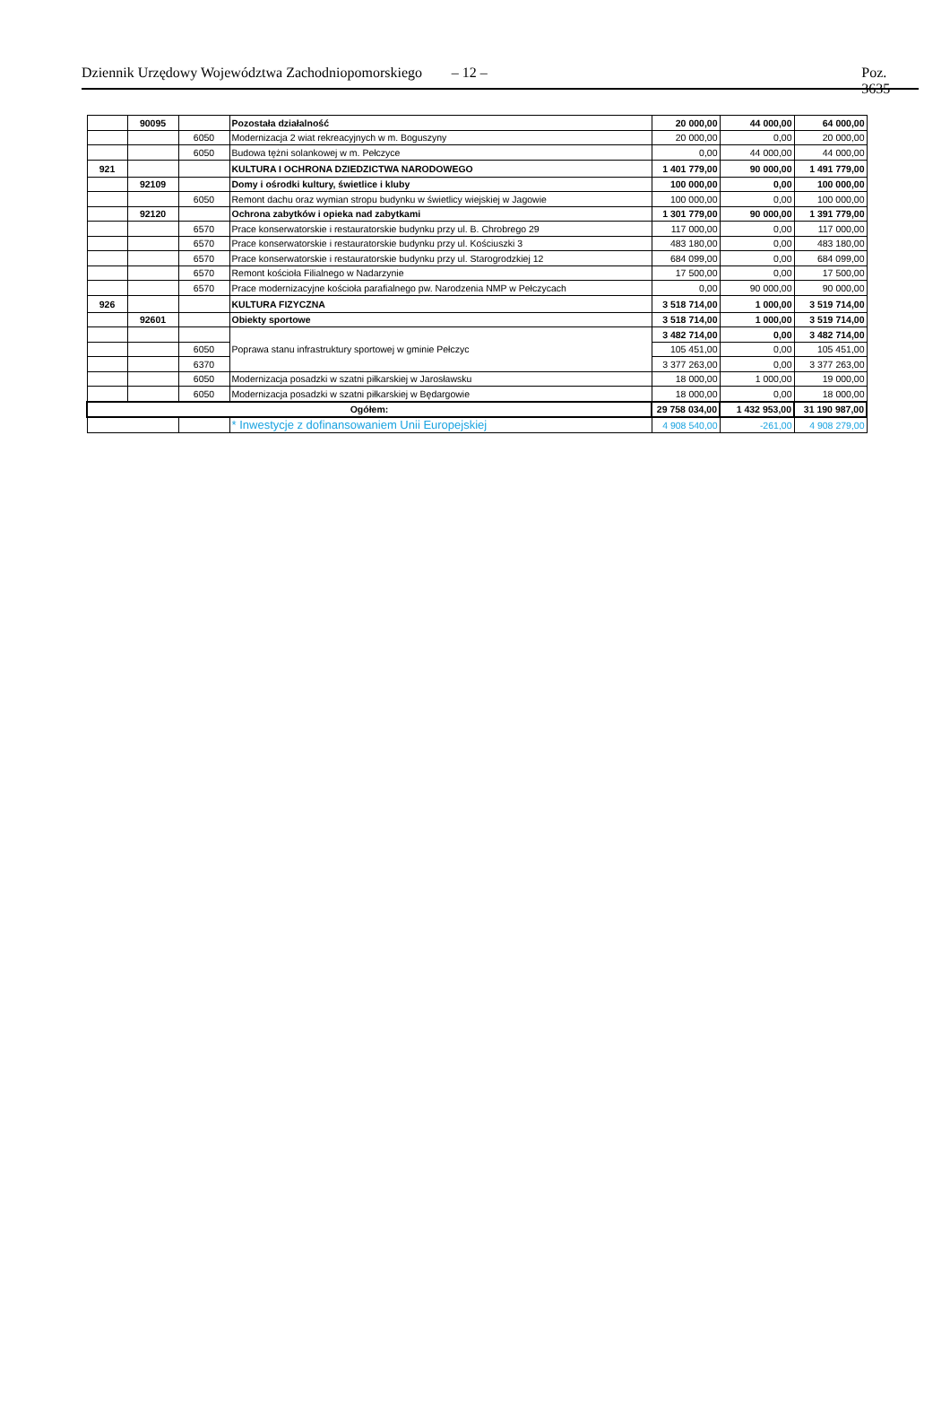Dziennik Urzędowy Województwa Zachodniopomorskiego – 12 – Poz. 3635
| | 90095 | | Pozostała działalność | 20 000,00 | 44 000,00 | 64 000,00 |
| | | 6050 | Modernizacja 2 wiat rekreacyjnych w m. Boguszyny | 20 000,00 | 0,00 | 20 000,00 |
| | | 6050 | Budowa tężni solankowej w m. Pełczyce | 0,00 | 44 000,00 | 44 000,00 |
| 921 | | | KULTURA I OCHRONA DZIEDZICTWA NARODOWEGO | 1 401 779,00 | 90 000,00 | 1 491 779,00 |
| | 92109 | | Domy i ośrodki kultury, świetlice i kluby | 100 000,00 | 0,00 | 100 000,00 |
| | | 6050 | Remont dachu oraz wymian stropu budynku w świetlicy wiejskiej w Jagowie | 100 000,00 | 0,00 | 100 000,00 |
| | 92120 | | Ochrona zabytków i opieka nad zabytkami | 1 301 779,00 | 90 000,00 | 1 391 779,00 |
| | | 6570 | Prace konserwatorskie i restauratorskie budynku przy ul. B. Chrobrego 29 | 117 000,00 | 0,00 | 117 000,00 |
| | | 6570 | Prace konserwatorskie i restauratorskie budynku przy ul. Kościuszki 3 | 483 180,00 | 0,00 | 483 180,00 |
| | | 6570 | Prace konserwatorskie i restauratorskie budynku przy ul. Starogrodzkiej 12 | 684 099,00 | 0,00 | 684 099,00 |
| | | 6570 | Remont kościoła Filialnego w Nadarzynie | 17 500,00 | 0,00 | 17 500,00 |
| | | 6570 | Prace modernizacyjne kościoła parafialnego pw. Narodzenia NMP w Pełczycach | 0,00 | 90 000,00 | 90 000,00 |
| 926 | | | KULTURA FIZYCZNA | 3 518 714,00 | 1 000,00 | 3 519 714,00 |
| | 92601 | | Obiekty sportowe | 3 518 714,00 | 1 000,00 | 3 519 714,00 |
| | | | Poprawa stanu infrastruktury sportowej w gminie Pełczyc | 3 482 714,00 | 0,00 | 3 482 714,00 |
| | | 6050 | | 105 451,00 | 0,00 | 105 451,00 |
| | | 6370 | | 3 377 263,00 | 0,00 | 3 377 263,00 |
| | | 6050 | Modernizacja posadzki w szatni piłkarskiej w Jarosławsku | 18 000,00 | 1 000,00 | 19 000,00 |
| | | 6050 | Modernizacja posadzki w szatni piłkarskiej w Będargowie | 18 000,00 | 0,00 | 18 000,00 |
| Ogółem: | | | | 29 758 034,00 | 1 432 953,00 | 31 190 987,00 |
| | | | * Inwestycje z dofinansowaniem Unii Europejskiej | 4 908 540,00 | -261,00 | 4 908 279,00 |